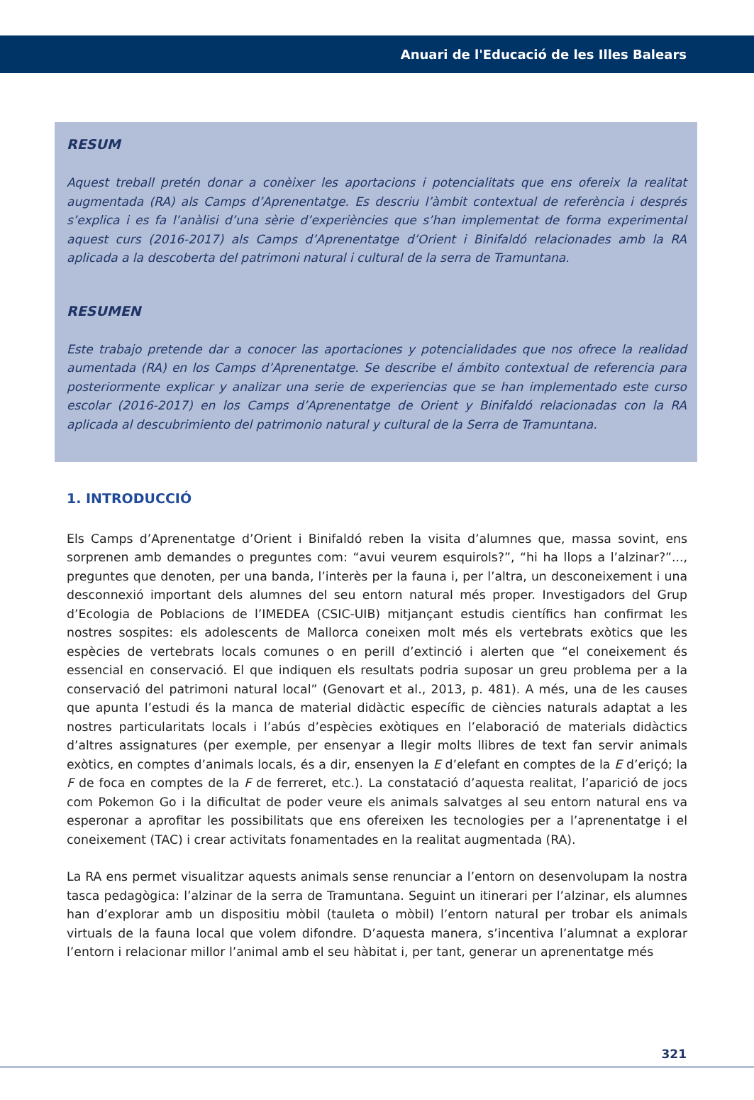Anuari de l'Educació de les Illes Balears
RESUM
Aquest treball pretén donar a conèixer les aportacions i potencialitats que ens ofereix la realitat augmentada (RA) als Camps d’Aprenentatge. Es descriu l’àmbit contextual de referència i després s’explica i es fa l’anàlisi d’una sèrie d’experiències que s’han implementat de forma experimental aquest curs (2016-2017) als Camps d’Aprenentatge d’Orient i Binifaldó relacionades amb la RA aplicada a la descoberta del patrimoni natural i cultural de la serra de Tramuntana.
RESUMEN
Este trabajo pretende dar a conocer las aportaciones y potencialidades que nos ofrece la realidad aumentada (RA) en los Camps d’Aprenentatge. Se describe el ámbito contextual de referencia para posteriormente explicar y analizar una serie de experiencias que se han implementado este curso escolar (2016-2017) en los Camps d’Aprenentatge de Orient y Binifaldó relacionadas con la RA aplicada al descubrimiento del patrimonio natural y cultural de la Serra de Tramuntana.
1. INTRODUCCIÓ
Els Camps d’Aprenentatge d’Orient i Binifaldó reben la visita d’alumnes que, massa sovint, ens sorprenen amb demandes o preguntes com: “avui veurem esquirols?”, “hi ha llops a l’alzinar?”..., preguntes que denoten, per una banda, l’interès per la fauna i, per l’altra, un desconeixement i una desconnexió important dels alumnes del seu entorn natural més proper. Investigadors del Grup d’Ecologia de Poblacions de l’IMEDEA (CSIC-UIB) mitjançant estudis científics han confirmat les nostres sospites: els adolescents de Mallorca coneixen molt més els vertebrats exòtics que les espècies de vertebrats locals comunes o en perill d’extinció i alerten que “el coneixement és essencial en conservació. El que indiquen els resultats podria suposar un greu problema per a la conservació del patrimoni natural local” (Genovart et al., 2013, p. 481). A més, una de les causes que apunta l’estudi és la manca de material didàctic específic de ciències naturals adaptat a les nostres particularitats locals i l’abús d’espècies exòtiques en l’elaboració de materials didàctics d’altres assignatures (per exemple, per ensenyar a llegir molts llibres de text fan servir animals exòtics, en comptes d’animals locals, és a dir, ensenyen la E d’elefant en comptes de la E d’eriçó; la F de foca en comptes de la F de ferreret, etc.). La constatació d’aquesta realitat, l’aparició de jocs com Pokemon Go i la dificultat de poder veure els animals salvatges al seu entorn natural ens va esperonar a aprofitar les possibilitats que ens ofereixen les tecnologies per a l’aprenentatge i el coneixement (TAC) i crear activitats fonamentades en la realitat augmentada (RA).
La RA ens permet visualitzar aquests animals sense renunciar a l’entorn on desenvolupam la nostra tasca pedagògica: l’alzinar de la serra de Tramuntana. Seguint un itinerari per l’alzinar, els alumnes han d’explorar amb un dispositiu mòbil (tauleta o mòbil) l’entorn natural per trobar els animals virtuals de la fauna local que volem difondre. D’aquesta manera, s’incentiva l’alumnat a explorar l’entorn i relacionar millor l’animal amb el seu hàbitat i, per tant, generar un aprenentatge més
321